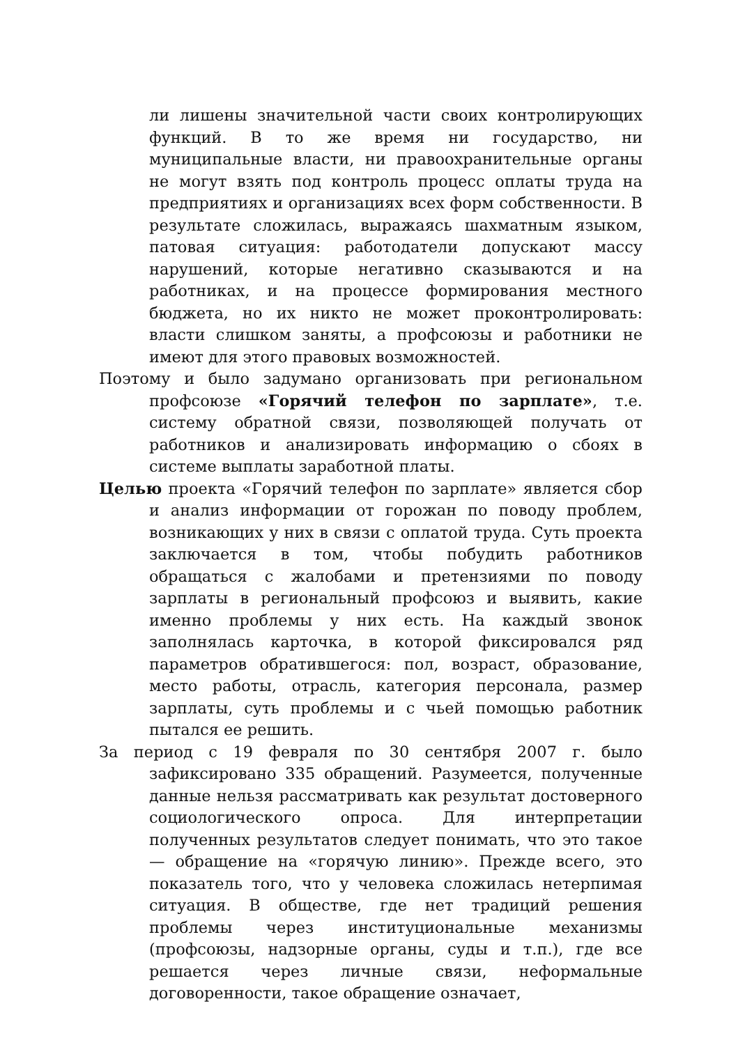ли лишены значительной части своих контролирующих функций. В то же время ни государство, ни муниципальные власти, ни правоохранительные органы не могут взять под контроль процесс оплаты труда на предприятиях и организациях всех форм собственности. В результате сложилась, выражаясь шахматным языком, патовая ситуация: работодатели допускают массу нарушений, которые негативно сказываются и на работниках, и на процессе формирования местного бюджета, но их никто не может проконтролировать: власти слишком заняты, а профсоюзы и работники не имеют для этого правовых возможностей.
Поэтому и было задумано организовать при региональном профсоюзе «Горячий телефон по зарплате», т.е. систему обратной связи, позволяющей получать от работников и анализировать информацию о сбоях в системе выплаты заработной платы.
Целью проекта «Горячий телефон по зарплате» является сбор и анализ информации от горожан по поводу проблем, возникающих у них в связи с оплатой труда. Суть проекта заключается в том, чтобы побудить работников обращаться с жалобами и претензиями по поводу зарплаты в региональный профсоюз и выявить, какие именно проблемы у них есть. На каждый звонок заполнялась карточка, в которой фиксировался ряд параметров обратившегося: пол, возраст, образование, место работы, отрасль, категория персонала, размер зарплаты, суть проблемы и с чьей помощью работник пытался ее решить.
За период с 19 февраля по 30 сентября 2007 г. было зафиксировано 335 обращений. Разумеется, полученные данные нельзя рассматривать как результат достоверного социологического опроса. Для интерпретации полученных результатов следует понимать, что это такое — обращение на «горячую линию». Прежде всего, это показатель того, что у человека сложилась нетерпимая ситуация. В обществе, где нет традиций решения проблемы через институциональные механизмы (профсоюзы, надзорные органы, суды и т.п.), где все решается через личные связи, неформальные договоренности, такое обращение означает,